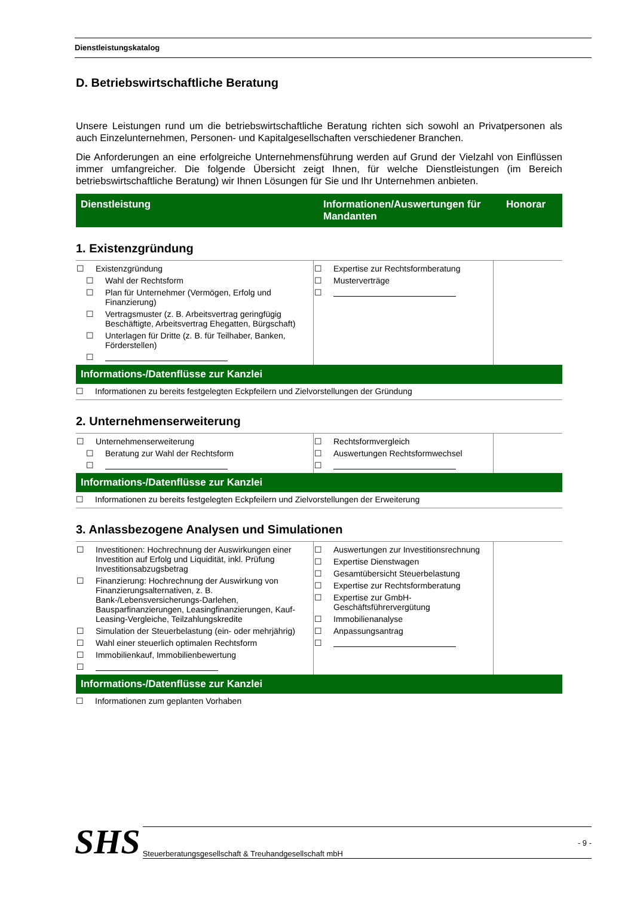Dienstleistungskatalog
D. Betriebswirtschaftliche Beratung
Unsere Leistungen rund um die betriebswirtschaftliche Beratung richten sich sowohl an Privatpersonen als auch Einzelunternehmen, Personen- und Kapitalgesellschaften verschiedener Branchen.
Die Anforderungen an eine erfolgreiche Unternehmensführung werden auf Grund der Vielzahl von Einflüssen immer umfangreicher. Die folgende Übersicht zeigt Ihnen, für welche Dienstleistungen (im Bereich betriebswirtschaftliche Beratung) wir Ihnen Lösungen für Sie und Ihr Unternehmen anbieten.
| Dienstleistung | Informationen/Auswertungen für Mandanten | Honorar |
| --- | --- | --- |
1. Existenzgründung
| ☐ Existenzgründung ☐ Wahl der Rechtsform ☐ Plan für Unternehmer (Vermögen, Erfolg und Finanzierung) ☐ Vertragsmuster (z. B. Arbeitsvertrag geringfügig Beschäftigte, Arbeitsvertrag Ehegatten, Bürgschaft) ☐ Unterlagen für Dritte (z. B. für Teilhaber, Banken, Förderstellen) ☐ | ☐ Expertise zur Rechtsformberatung ☐ Musterverträge ☐ | |
Informations-/Datenflüsse zur Kanzlei
☐ Informationen zu bereits festgelegten Eckpfeilern und Zielvorstellungen der Gründung
2. Unternehmenserweiterung
| ☐ Unternehmenserweiterung ☐ Beratung zur Wahl der Rechtsform ☐ | ☐ Rechtsformvergleich ☐ Auswertungen Rechtsformwechsel ☐ | |
Informations-/Datenflüsse zur Kanzlei
☐ Informationen zu bereits festgelegten Eckpfeilern und Zielvorstellungen der Erweiterung
3. Anlassbezogene Analysen und Simulationen
| ☐ Investitionen: Hochrechnung der Auswirkungen einer Investition auf Erfolg und Liquidität, inkl. Prüfung Investitionsabzugsbetrag ☐ Finanzierung: Hochrechnung der Auswirkung von Finanzierungsalternativen, z. B. Bank-/Lebensversicherungs-Darlehen, Bausparfinanzierungen, Leasingfinanzierungen, Kauf-Leasing-Vergleiche, Teilzahlungskredite ☐ Simulation der Steuerbelastung (ein- oder mehrjährig) ☐ Wahl einer steuerlich optimalen Rechtsform ☐ Immobilienkauf, Immobilienbewertung ☐ | ☐ Auswertungen zur Investitionsrechnung ☐ Expertise Dienstwagen ☐ Gesamtübersicht Steuerbelastung ☐ Expertise zur Rechtsformberatung ☐ Expertise zur GmbH-Geschäftsführervergütung ☐ Immobilienanalyse ☐ Anpassungsantrag ☐ | |
Informations-/Datenflüsse zur Kanzlei
☐ Informationen zum geplanten Vorhaben
SHS
Steuerberatungsgesellschaft & Treuhandgesellschaft mbH - 9 -